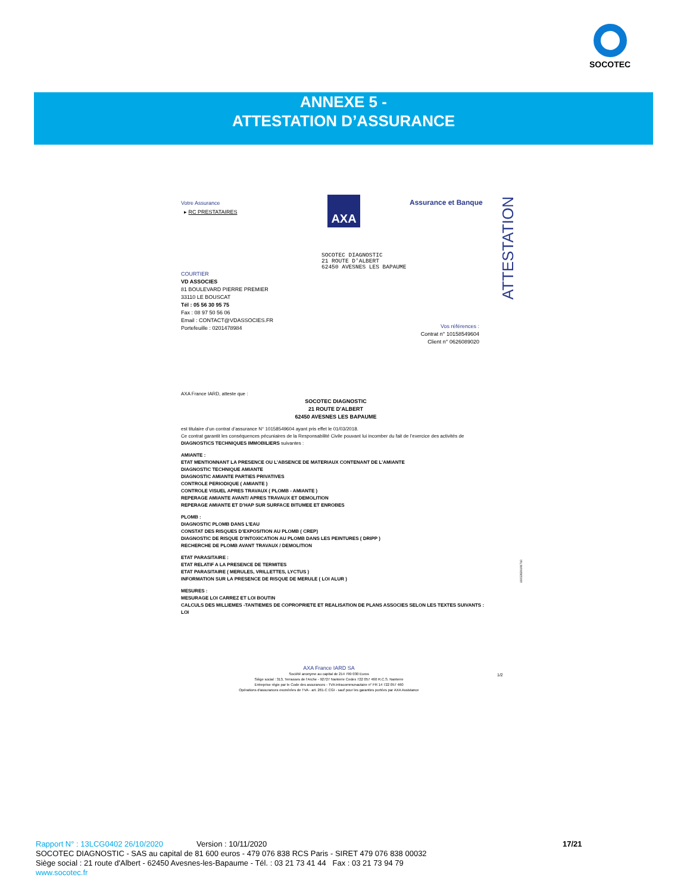SOCOTEC
ANNEXE 5 -
ATTESTATION D’ASSURANCE
Votre Assurance
▸ RC PRESTATAIRES
AXA Assurance et Banque
ATTESTATION
SOCOTEC DIAGNOSTIC
21 ROUTE D'ALBERT
62450 AVESNES LES BAPAUME
COURTIER
VD ASSOCIES
81 BOULEVARD PIERRE PREMIER
33110 LE BOUSCAT
Tél : 05 56 30 95 75
Fax : 08 97 50 56 06
Email : CONTACT@VDASSOCIES.FR
Portefeuille : 0201478984
Vos références :
Contrat n° 10158549604
Client n° 0626089020
AXA France IARD, atteste que :
SOCOTEC DIAGNOSTIC
21 ROUTE D’ALBERT
62450 AVESNES LES BAPAUME
est titulaire d’un contrat d’assurance N° 10158549604 ayant pris effet le 01/03/2018.
Ce contrat garantit les conséquences pécuniaires de la Responsabilité Civile pouvant lui incomber du fait de l’exercice des activités de DIAGNOSTICS TECHNIQUES IMMOBILIERS suivantes :
AMIANTE :
ETAT MENTIONNANT LA PRESENCE OU L’ABSENCE DE MATERIAUX CONTENANT DE L’AMIANTE
DIAGNOSTIC TECHNIQUE AMIANTE
DIAGNOSTIC AMIANTE PARTIES PRIVATIVES
CONTROLE PERIODIQUE ( AMIANTE )
CONTROLE VISUEL APRES TRAVAUX ( PLOMB - AMIANTE )
REPERAGE AMIANTE AVANT/ APRES TRAVAUX ET DEMOLITION
REPERAGE AMIANTE ET D’HAP SUR SURFACE BITUMEE ET ENROBES
PLOMB :
DIAGNOSTIC PLOMB DANS L’EAU
CONSTAT DES RISQUES D’EXPOSITION AU PLOMB ( CREP)
DIAGNOSTIC DE RISQUE D’INTOXICATION AU PLOMB DANS LES PEINTURES ( DRIPP )
RECHERCHE DE PLOMB AVANT TRAVAUX / DEMOLITION
ETAT PARASITAIRE :
ETAT RELATIF A LA PRESENCE DE TERMITES
ETAT PARASITAIRE ( MERULES, VRILLETTES, LYCTUS )
INFORMATION SUR LA PRESENCE DE RISQUE DE MERULE ( LOI ALUR )
MESURES :
MESURAGE LOI CARREZ ET LOI BOUTIN
CALCULS DES MILLIEMES -TANTIEMES DE COPROPRIETE ET REALISATION DE PLANS ASSOCIES SELON LES TEXTES SUIVANTS : LOI
10052620190710
AXA France IARD SA
Société anonyme au capital de 214 799 030 Euros
Siège social : 313, Terrasses de l'Arche - 92727 Nanterre Cedex 722 057 460 R.C.S. Nanterre
Entreprise régie par le Code des assurances - TVA intracommunautaire n° FR 14 722 057 460
Opérations d'assurances exonérées de TVA - art. 261-C CGI - sauf pour les garanties portées par AXA Assistance
1/2
Rapport N° : 13LCG0402 26/10/2020 Version : 10/11/2020 17/21
SOCOTEC DIAGNOSTIC - SAS au capital de 81 600 euros - 479 076 838 RCS Paris - SIRET 479 076 838 00032
Siège social : 21 route d'Albert - 62450 Avesnes-les-Bapaume - Tél. : 03 21 73 41 44 Fax : 03 21 73 94 79
www.socotec.fr